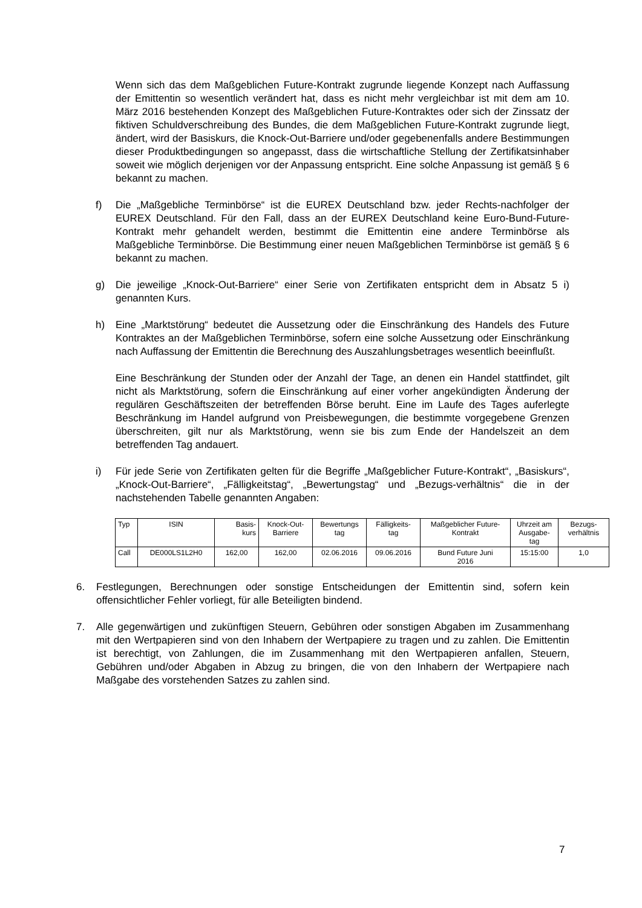Wenn sich das dem Maßgeblichen Future-Kontrakt zugrunde liegende Konzept nach Auffassung der Emittentin so wesentlich verändert hat, dass es nicht mehr vergleichbar ist mit dem am 10. März 2016 bestehenden Konzept des Maßgeblichen Future-Kontraktes oder sich der Zinssatz der fiktiven Schuldverschreibung des Bundes, die dem Maßgeblichen Future-Kontrakt zugrunde liegt, ändert, wird der Basiskurs, die Knock-Out-Barriere und/oder gegebenenfalls andere Bestimmungen dieser Produktbedingungen so angepasst, dass die wirtschaftliche Stellung der Zertifikatsinhaber soweit wie möglich derjenigen vor der Anpassung entspricht. Eine solche Anpassung ist gemäß § 6 bekannt zu machen.
f) Die „Maßgebliche Terminbörse“ ist die EUREX Deutschland bzw. jeder Rechts-nachfolger der EUREX Deutschland. Für den Fall, dass an der EUREX Deutschland keine Euro-Bund-Future-Kontrakt mehr gehandelt werden, bestimmt die Emittentin eine andere Terminbörse als Maßgebliche Terminbörse. Die Bestimmung einer neuen Maßgeblichen Terminbörse ist gemäß § 6 bekannt zu machen.
g) Die jeweilige „Knock-Out-Barriere“ einer Serie von Zertifikaten entspricht dem in Absatz 5 i) genannten Kurs.
h) Eine „Marktstörung“ bedeutet die Aussetzung oder die Einschränkung des Handels des Future Kontraktes an der Maßgeblichen Terminbörse, sofern eine solche Aussetzung oder Einschränkung nach Auffassung der Emittentin die Berechnung des Auszahlungsbetrages wesentlich beeinflußt.
Eine Beschränkung der Stunden oder der Anzahl der Tage, an denen ein Handel stattfindet, gilt nicht als Marktstörung, sofern die Einschränkung auf einer vorher angekündigten Änderung der regulären Geschäftszeiten der betreffenden Börse beruht. Eine im Laufe des Tages auferlegte Beschränkung im Handel aufgrund von Preisbewegungen, die bestimmte vorgegebene Grenzen überschreiten, gilt nur als Marktstörung, wenn sie bis zum Ende der Handelszeit an dem betreffenden Tag andauert.
i) Für jede Serie von Zertifikaten gelten für die Begriffe „Maßgeblicher Future-Kontrakt“, „Basiskurs“, „Knock-Out-Barriere“, „Fälligkeitstag“, „Bewertungstag“ und „Bezugs-verhältnis“ die in der nachstehenden Tabelle genannten Angaben:
| Typ | ISIN | Basis- kurs | Knock-Out- Barriere | Bewertungs tag | Fälligkeits- tag | Maßgeblicher Future- Kontrakt | Uhrzeit am Ausgabe- tag | Bezugs- verhältnis |
| --- | --- | --- | --- | --- | --- | --- | --- | --- |
| Call | DE000LS1L2H0 | 162,00 | 162,00 | 02.06.2016 | 09.06.2016 | Bund Future Juni 2016 | 15:15:00 | 1,0 |
6. Festlegungen, Berechnungen oder sonstige Entscheidungen der Emittentin sind, sofern kein offensichtlicher Fehler vorliegt, für alle Beteiligten bindend.
7. Alle gegenwärtigen und zukünftigen Steuern, Gebühren oder sonstigen Abgaben im Zusammenhang mit den Wertpapieren sind von den Inhabern der Wertpapiere zu tragen und zu zahlen. Die Emittentin ist berechtigt, von Zahlungen, die im Zusammenhang mit den Wertpapieren anfallen, Steuern, Gebühren und/oder Abgaben in Abzug zu bringen, die von den Inhabern der Wertpapiere nach Maßgabe des vorstehenden Satzes zu zahlen sind.
7